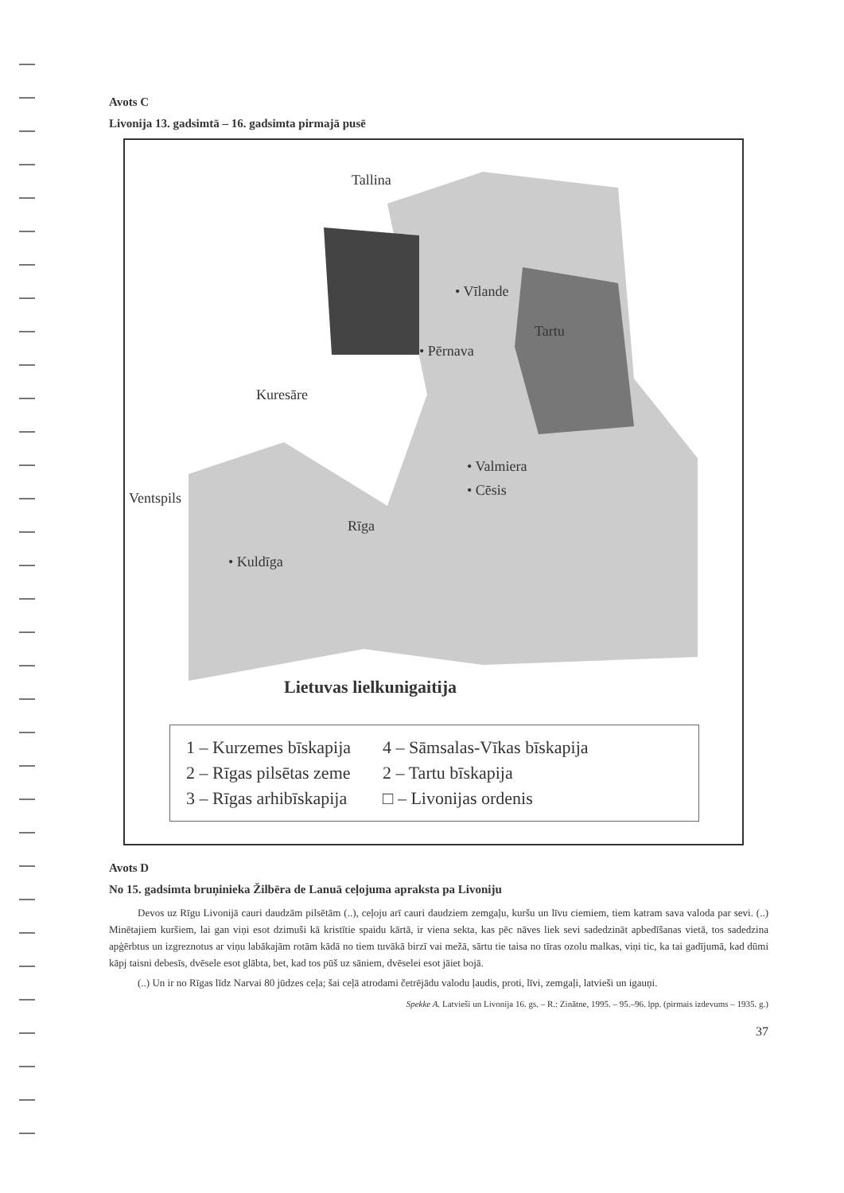Avots C
Livonija 13. gadsimtā – 16. gadsimta pirmajā pusē
Tallina
• Vīlande
• Pērnava
Tartu
Kuresāre
Ventspils
• Valmiera
• Cēsis
Rīga
• Kuldīga
Lietuvas lielkunigaitija
1 – Kurzemes bīskapija
2 – Rīgas pilsētas zeme
3 – Rīgas arhibīskapija
4 – Sāmsalas-Vīkas bīskapija
2 – Tartu bīskapija
□ – Livonijas ordenis
Avots D
No 15. gadsimta bruņinieka Žilbēra de Lanuā ceļojuma apraksta pa Livoniju
Devos uz Rīgu Livonijā cauri daudzām pilsētām (..), ceļoju arī cauri daudziem zemgaļu, kuršu un līvu ciemiem, tiem katram sava valoda par sevi. (..) Minētajiem kuršiem, lai gan viņi esot dzimuši kā kristītie spaidu kārtā, ir viena sekta, kas pēc nāves liek sevi sadedzināt apbedīšanas vietā, tos sadedzina apģērbtus un izgreznotus ar viņu labākajām rotām kādā no tiem tuvākā birzī vai mežā, sārtu tie taisa no tīras ozolu malkas, viņi tic, ka tai gadījumā, kad dūmi kāpj taisni debesīs, dvēsele esot glābta, bet, kad tos pūš uz sāniem, dvēselei esot jāiet bojā.
(..) Un ir no Rīgas līdz Narvai 80 jūdzes ceļa; šai ceļā atrodami četrējādu valodu ļaudis, proti, līvi, zemgaļi, latvieši un igauņi.
Spekke A. Latvieši un Livonija 16. gs. – R.: Zinātne, 1995. – 95.–96. lpp. (pirmais izdevums – 1935. g.)
37